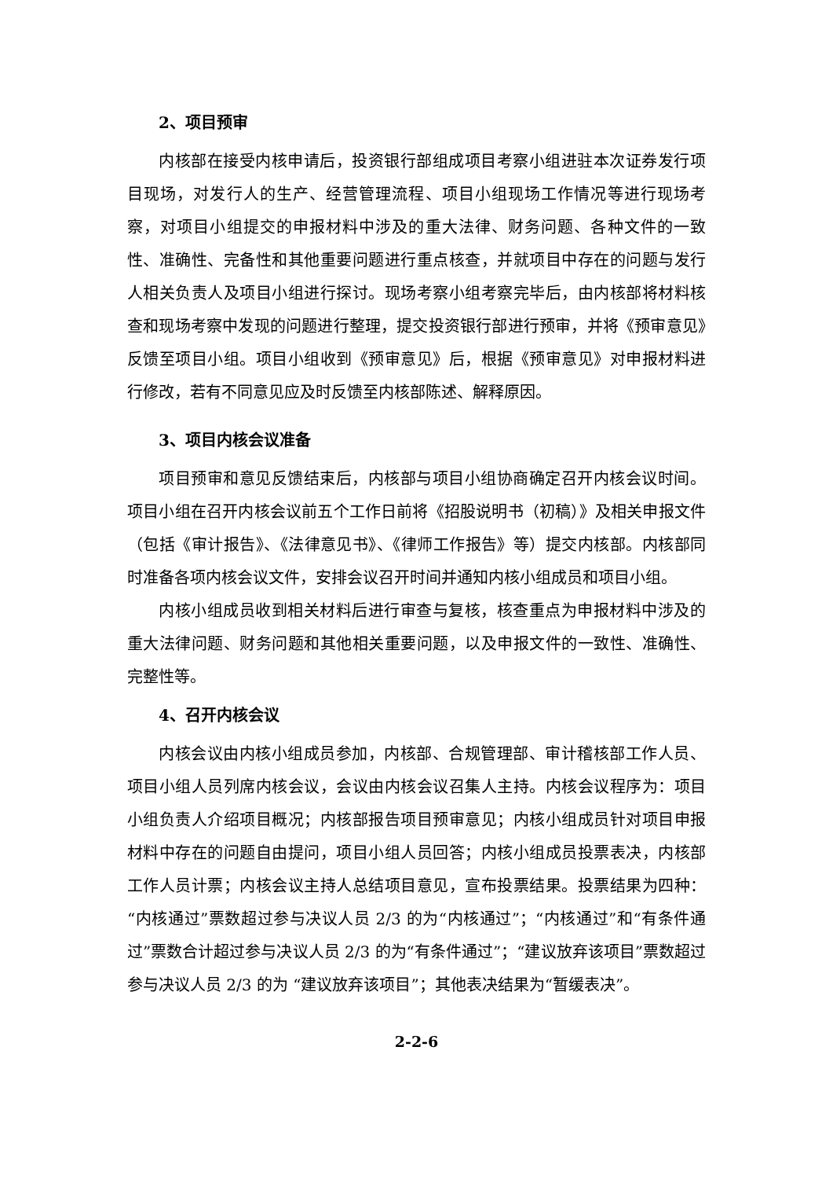2、项目预审
内核部在接受内核申请后，投资银行部组成项目考察小组进驻本次证券发行项目现场，对发行人的生产、经营管理流程、项目小组现场工作情况等进行现场考察，对项目小组提交的申报材料中涉及的重大法律、财务问题、各种文件的一致性、准确性、完备性和其他重要问题进行重点核查，并就项目中存在的问题与发行人相关负责人及项目小组进行探讨。现场考察小组考察完毕后，由内核部将材料核查和现场考察中发现的问题进行整理，提交投资银行部进行预审，并将《预审意见》反馈至项目小组。项目小组收到《预审意见》后，根据《预审意见》对申报材料进行修改，若有不同意见应及时反馈至内核部陈述、解释原因。
3、项目内核会议准备
项目预审和意见反馈结束后，内核部与项目小组协商确定召开内核会议时间。项目小组在召开内核会议前五个工作日前将《招股说明书（初稿）》及相关申报文件（包括《审计报告》、《法律意见书》、《律师工作报告》等）提交内核部。内核部同时准备各项内核会议文件，安排会议召开时间并通知内核小组成员和项目小组。
内核小组成员收到相关材料后进行审查与复核，核查重点为申报材料中涉及的重大法律问题、财务问题和其他相关重要问题，以及申报文件的一致性、准确性、完整性等。
4、召开内核会议
内核会议由内核小组成员参加，内核部、合规管理部、审计稽核部工作人员、项目小组人员列席内核会议，会议由内核会议召集人主持。内核会议程序为：项目小组负责人介绍项目概况；内核部报告项目预审意见；内核小组成员针对项目申报材料中存在的问题自由提问，项目小组人员回答；内核小组成员投票表决，内核部工作人员计票；内核会议主持人总结项目意见，宣布投票结果。投票结果为四种：“内核通过”票数超过参与决议人员 2/3 的为“内核通过”；“内核通过”和“有条件通过”票数合计超过参与决议人员 2/3 的为“有条件通过”；“建议放弃该项目”票数超过参与决议人员 2/3 的为 “建议放弃该项目”；其他表决结果为“暂缓表决”。
2-2-6